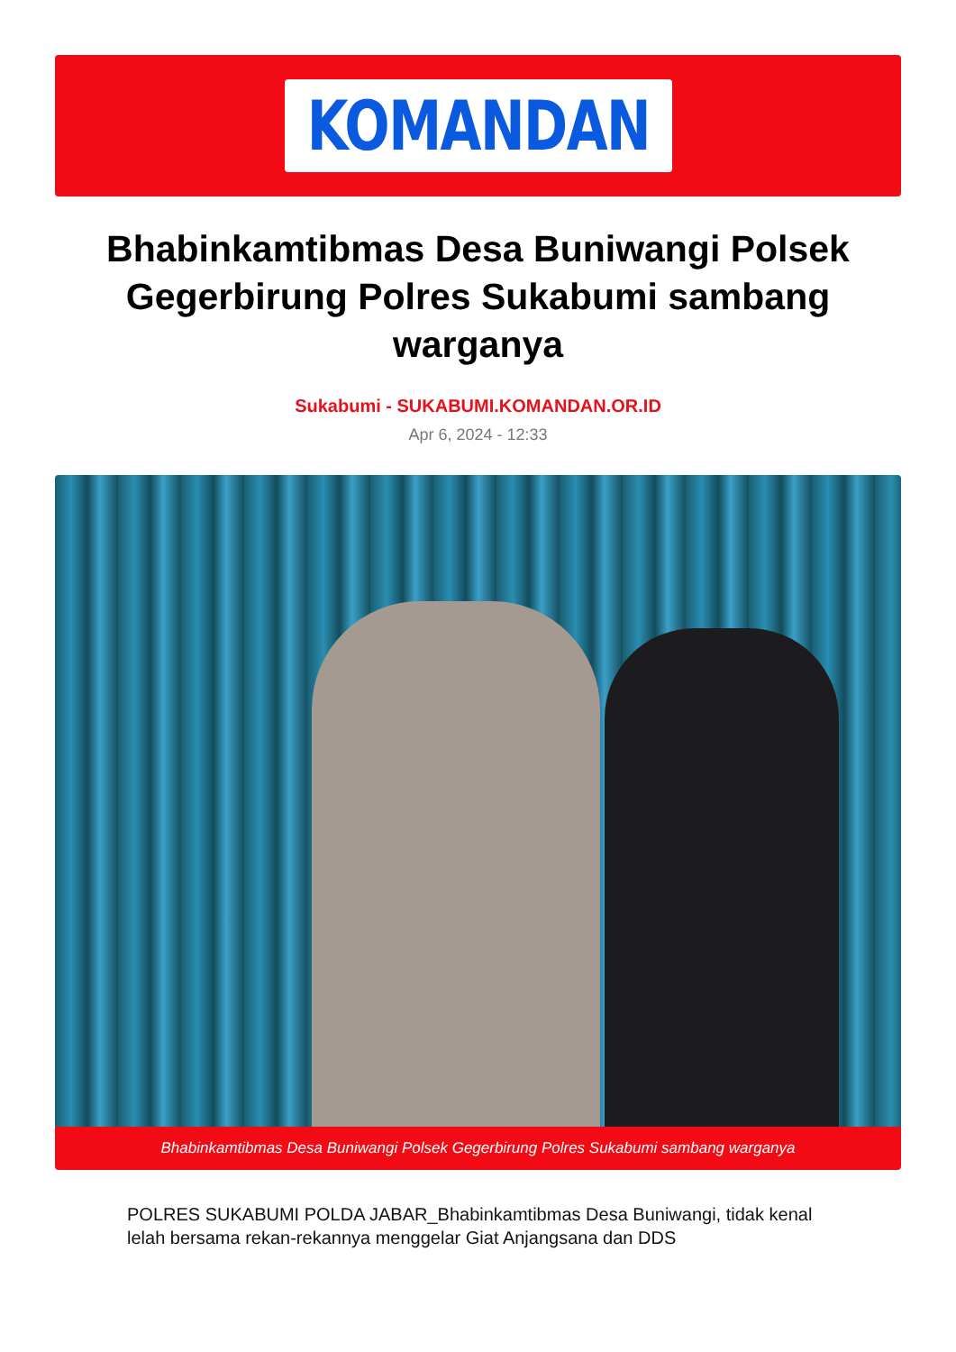KOMANDAN
Bhabinkamtibmas Desa Buniwangi Polsek Gegerbirung Polres Sukabumi sambang warganya
Sukabumi - SUKABUMI.KOMANDAN.OR.ID
Apr 6, 2024 - 12:33
Bhabinkamtibmas Desa Buniwangi Polsek Gegerbirung Polres Sukabumi sambang warganya
POLRES SUKABUMI POLDA JABAR_Bhabinkamtibmas Desa Buniwangi, tidak kenal lelah bersama rekan-rekannya menggelar Giat Anjangsana dan DDS